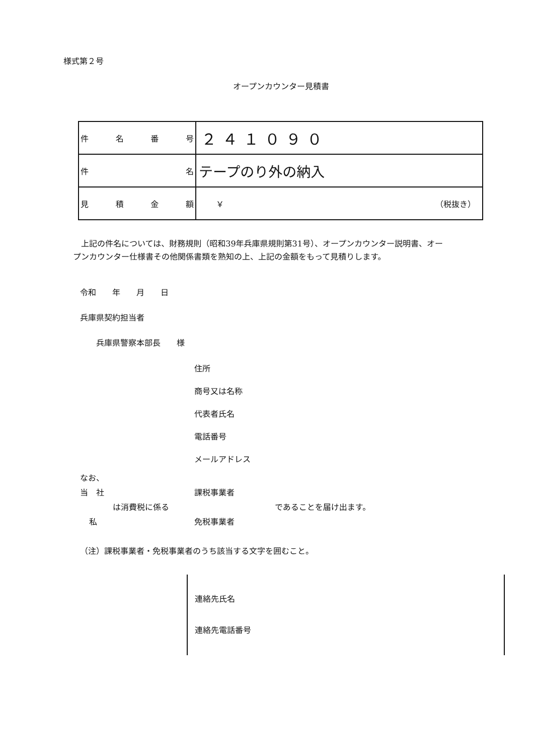様式第２号
オープンカウンター見積書
| 件 名 番 号 | ２４１０９０ |
| 件 名 | テープのり外の納入 |
| 見 積 金 額 | ￥ （税抜き） |
　上記の件名については、財務規則（昭和39年兵庫県規則第31号）、オープンカウンター説明書、オープンカウンター仕様書その他関係書類を熟知の上、上記の金額をもって見積りします。
令和　　年　　月　　日
兵庫県契約担当者
兵庫県警察本部長　　様
住所
商号又は名称
代表者氏名
電話番号
メールアドレス
なお、
当　社 課税事業者
は消費税に係る であることを届け出ます。
私 免税事業者
（注）課税事業者・免税事業者のうち該当する文字を囲むこと。
連絡先氏名
連絡先電話番号